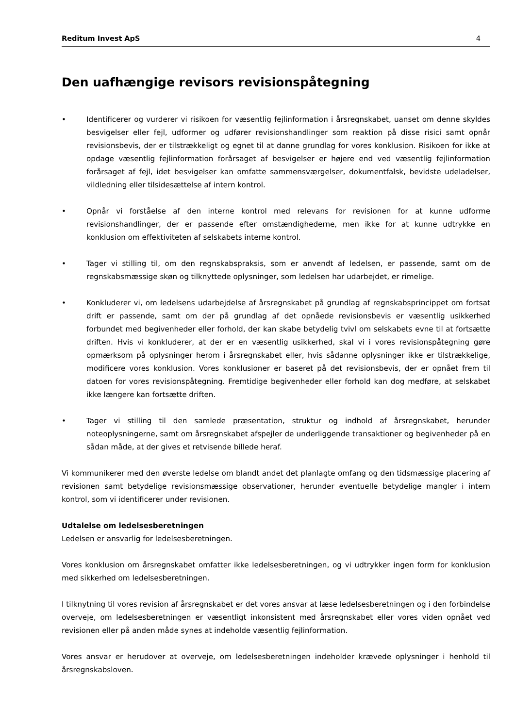Reditum Invest ApS 4
Den uafhængige revisors revisionspåtegning
• Identificerer og vurderer vi risikoen for væsentlig fejlinformation i årsregnskabet, uanset om denne skyldes besvigelser eller fejl, udformer og udfører revisionshandlinger som reaktion på disse risici samt opnår revisionsbevis, der er tilstrækkeligt og egnet til at danne grundlag for vores konklusion. Risikoen for ikke at opdage væsentlig fejlinformation forårsaget af besvigelser er højere end ved væsentlig fejlinformation forårsaget af fejl, idet besvigelser kan omfatte sammensværgelser, dokumentfalsk, bevidste udeladelser, vildledning eller tilsidesættelse af intern kontrol.
• Opnår vi forståelse af den interne kontrol med relevans for revisionen for at kunne udforme revisionshandlinger, der er passende efter omstændighederne, men ikke for at kunne udtrykke en konklusion om effektiviteten af selskabets interne kontrol.
• Tager vi stilling til, om den regnskabspraksis, som er anvendt af ledelsen, er passende, samt om de regnskabsmæssige skøn og tilknyttede oplysninger, som ledelsen har udarbejdet, er rimelige.
• Konkluderer vi, om ledelsens udarbejdelse af årsregnskabet på grundlag af regnskabsprincippet om fortsat drift er passende, samt om der på grundlag af det opnåede revisionsbevis er væsentlig usikkerhed forbundet med begivenheder eller forhold, der kan skabe betydelig tvivl om selskabets evne til at fortsætte driften. Hvis vi konkluderer, at der er en væsentlig usikkerhed, skal vi i vores revisionspåtegning gøre opmærksom på oplysninger herom i årsregnskabet eller, hvis sådanne oplysninger ikke er tilstrækkelige, modificere vores konklusion. Vores konklusioner er baseret på det revisionsbevis, der er opnået frem til datoen for vores revisionspåtegning. Fremtidige begivenheder eller forhold kan dog medføre, at selskabet ikke længere kan fortsætte driften.
• Tager vi stilling til den samlede præsentation, struktur og indhold af årsregnskabet, herunder noteoplysningerne, samt om årsregnskabet afspejler de underliggende transaktioner og begivenheder på en sådan måde, at der gives et retvisende billede heraf.
Vi kommunikerer med den øverste ledelse om blandt andet det planlagte omfang og den tidsmæssige placering af revisionen samt betydelige revisionsmæssige observationer, herunder eventuelle betydelige mangler i intern kontrol, som vi identificerer under revisionen.
Udtalelse om ledelsesberetningen
Ledelsen er ansvarlig for ledelsesberetningen.
Vores konklusion om årsregnskabet omfatter ikke ledelsesberetningen, og vi udtrykker ingen form for konklusion med sikkerhed om ledelsesberetningen.
I tilknytning til vores revision af årsregnskabet er det vores ansvar at læse ledelsesberetningen og i den forbindelse overveje, om ledelsesberetningen er væsentligt inkonsistent med årsregnskabet eller vores viden opnået ved revisionen eller på anden måde synes at indeholde væsentlig fejlinformation.
Vores ansvar er herudover at overveje, om ledelsesberetningen indeholder krævede oplysninger i henhold til årsregnskabsloven.